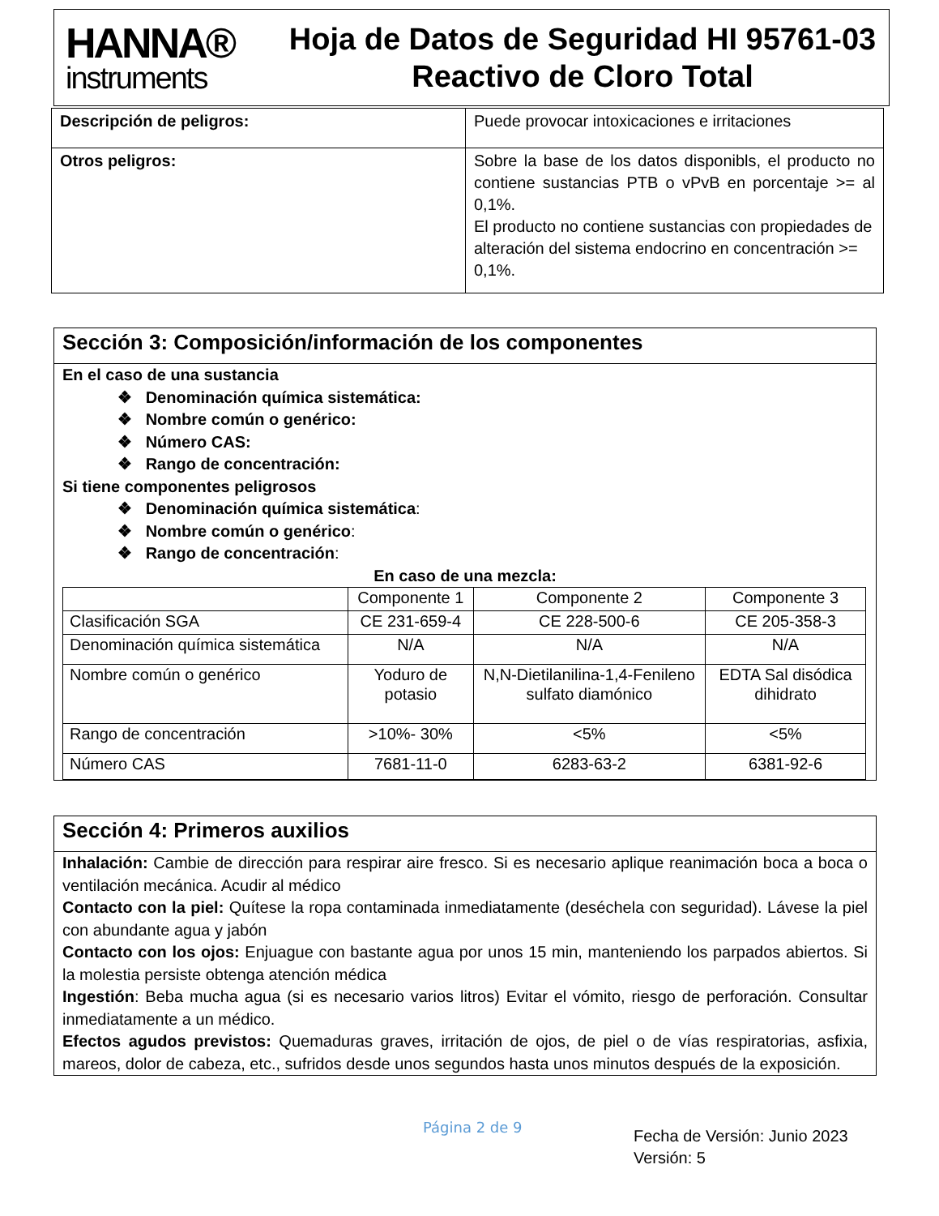HANNA®
instruments
Hoja de Datos de Seguridad HI 95761-03
Reactivo de Cloro Total
| Descripción de peligros: | Puede provocar intoxicaciones e irritaciones |
| Otros peligros: | Sobre la base de los datos disponibls, el producto no contiene sustancias PTB o vPvB en porcentaje >= al 0,1%. El producto no contiene sustancias con propiedades de alteración del sistema endocrino en concentración >= 0,1%. |
Sección 3: Composición/información de los componentes
En el caso de una sustancia
❖ Denominación química sistemática:
❖ Nombre común o genérico:
❖ Número CAS:
❖ Rango de concentración:
Si tiene componentes peligrosos
❖ Denominación química sistemática:
❖ Nombre común o genérico:
❖ Rango de concentración:
En caso de una mezcla:
| | Componente 1 | Componente 2 | Componente 3 |
| Clasificación SGA | CE 231-659-4 | CE 228-500-6 | CE 205-358-3 |
| Denominación química sistemática | N/A | N/A | N/A |
| Nombre común o genérico | Yoduro de potasio | N,N-Dietilanilina-1,4-Fenileno sulfato diamónico | EDTA Sal disódica dihidrato |
| Rango de concentración | >10%- 30% | <5% | <5% |
| Número CAS | 7681-11-0 | 6283-63-2 | 6381-92-6 |
Sección 4: Primeros auxilios
Inhalación: Cambie de dirección para respirar aire fresco. Si es necesario aplique reanimación boca a boca o ventilación mecánica. Acudir al médico
Contacto con la piel: Quítese la ropa contaminada inmediatamente (deséchela con seguridad). Lávese la piel con abundante agua y jabón
Contacto con los ojos: Enjuague con bastante agua por unos 15 min, manteniendo los parpados abiertos. Si la molestia persiste obtenga atención médica
Ingestión: Beba mucha agua (si es necesario varios litros) Evitar el vómito, riesgo de perforación. Consultar inmediatamente a un médico.
Efectos agudos previstos: Quemaduras graves, irritación de ojos, de piel o de vías respiratorias, asfixia, mareos, dolor de cabeza, etc., sufridos desde unos segundos hasta unos minutos después de la exposición.
Página 2 de 9
Fecha de Versión: Junio 2023
Versión: 5